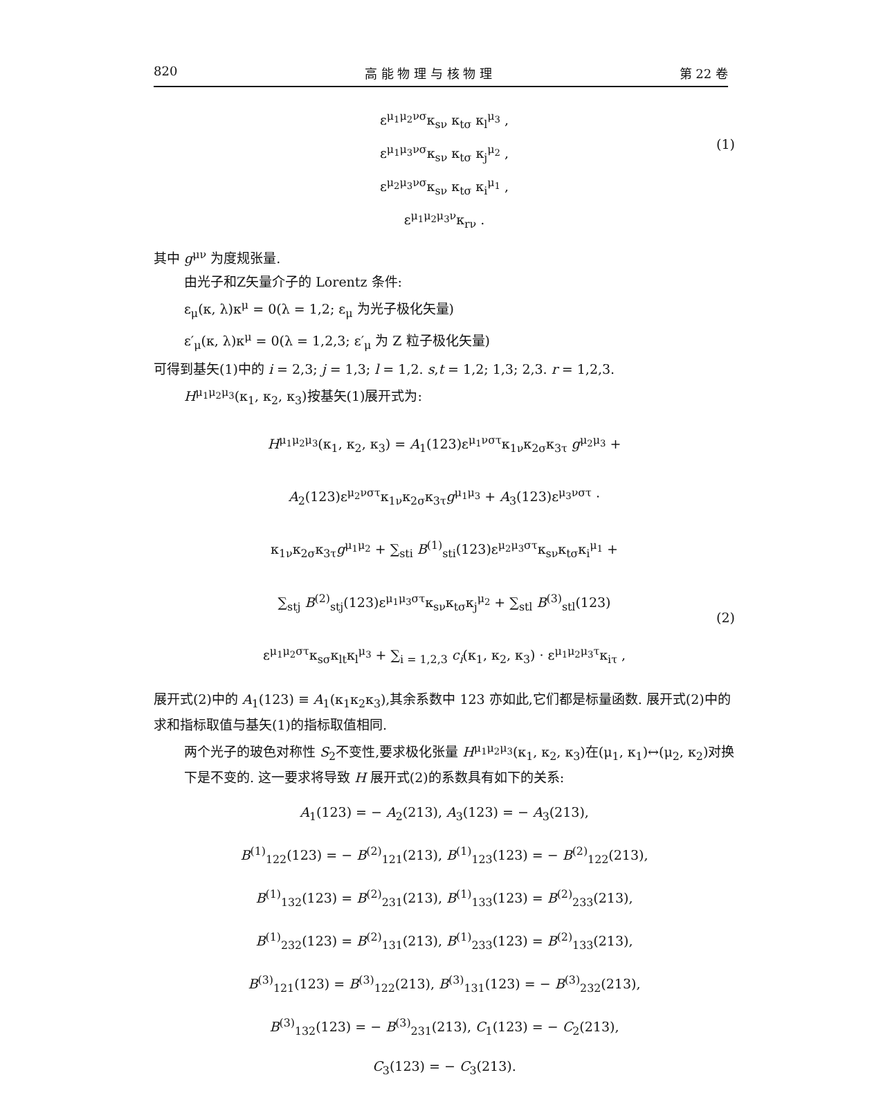820 高 能 物 理 与 核 物 理 第 22 卷
ε<sup>μ<sub>1</sub>μ<sub>2</sub>νσ</sup>κ<sub>sν</sub> κ<sub>tσ</sub> κ<sub>l</sub><sup>μ<sub>3</sub></sup> ,
ε<sup>μ<sub>1</sub>μ<sub>3</sub>νσ</sup>κ<sub>sν</sub> κ<sub>tσ</sub> κ<sub>j</sub><sup>μ<sub>2</sub></sup> ,
ε<sup>μ<sub>2</sub>μ<sub>3</sub>νσ</sup>κ<sub>sν</sub> κ<sub>tσ</sub> κ<sub>i</sub><sup>μ<sub>1</sub></sup> ,
ε<sup>μ<sub>1</sub>μ<sub>2</sub>μ<sub>3</sub>ν</sup>κ<sub>rν</sub> .
(1)
其中 g<sup>μν</sup> 为度规张量.
由光子和Z矢量介子的 Lorentz 条件:
ε<sub>μ</sub>(κ, λ)κ<sup>μ</sup> = 0(λ = 1,2; ε<sub>μ</sub> 为光子极化矢量)
ε′<sub>μ</sub>(κ, λ)κ<sup>μ</sup> = 0(λ = 1,2,3; ε′<sub>μ</sub> 为 Z 粒子极化矢量)
可得到基矢(1)中的 i = 2,3; j = 1,3; l = 1,2. s,t = 1,2; 1,3; 2,3. r = 1,2,3.
H<sup>μ<sub>1</sub>μ<sub>2</sub>μ<sub>3</sub></sup>(κ<sub>1</sub>, κ<sub>2</sub>, κ<sub>3</sub>)按基矢(1)展开式为:
H<sup>μ<sub>1</sub>μ<sub>2</sub>μ<sub>3</sub></sup>(κ<sub>1</sub>, κ<sub>2</sub>, κ<sub>3</sub>) = A<sub>1</sub>(123)ε<sup>μ<sub>1</sub>νστ</sup>κ<sub>1ν</sub>κ<sub>2σ</sub>κ<sub>3τ</sub> g<sup>μ<sub>2</sub>μ<sub>3</sub></sup> +
A<sub>2</sub>(123)ε<sup>μ<sub>2</sub>νστ</sup>κ<sub>1ν</sub>κ<sub>2σ</sub>κ<sub>3τ</sub>g<sup>μ<sub>1</sub>μ<sub>3</sub></sup> + A<sub>3</sub>(123)ε<sup>μ<sub>3</sub>νστ</sup> ·
κ<sub>1ν</sub>κ<sub>2σ</sub>κ<sub>3τ</sub>g<sup>μ<sub>1</sub>μ<sub>2</sub></sup> + ∑<sub>sti</sub> B<sup>(1)</sup><sub>sti</sub>(123)ε<sup>μ<sub>2</sub>μ<sub>3</sub>στ</sup>κ<sub>sν</sub>κ<sub>tσ</sub>κ<sub>i</sub><sup>μ<sub>1</sub></sup> +
∑<sub>stj</sub> B<sup>(2)</sup><sub>stj</sub>(123)ε<sup>μ<sub>1</sub>μ<sub>3</sub>στ</sup>κ<sub>sν</sub>κ<sub>tσ</sub>κ<sub>j</sub><sup>μ<sub>2</sub></sup> + ∑<sub>stl</sub> B<sup>(3)</sup><sub>stl</sub>(123)
ε<sup>μ<sub>1</sub>μ<sub>2</sub>στ</sup>κ<sub>sσ</sub>κ<sub>lt</sub>κ<sub>l</sub><sup>μ<sub>3</sub></sup> + ∑<sub>i = 1,2,3</sub> c<sub>i</sub>(κ<sub>1</sub>, κ<sub>2</sub>, κ<sub>3</sub>) · ε<sup>μ<sub>1</sub>μ<sub>2</sub>μ<sub>3</sub>τ</sup>κ<sub>iτ</sub> ,
(2)
展开式(2)中的 A<sub>1</sub>(123) ≡ A<sub>1</sub>(κ<sub>1</sub>κ<sub>2</sub>κ<sub>3</sub>),其余系数中 123 亦如此,它们都是标量函数. 展开式(2)中的求和指标取值与基矢(1)的指标取值相同.
两个光子的玻色对称性 S<sub>2</sub>不变性,要求极化张量 H<sup>μ<sub>1</sub>μ<sub>2</sub>μ<sub>3</sub></sup>(κ<sub>1</sub>, κ<sub>2</sub>, κ<sub>3</sub>)在(μ<sub>1</sub>, κ<sub>1</sub>)↔(μ<sub>2</sub>, κ<sub>2</sub>)对换下是不变的. 这一要求将导致 H 展开式(2)的系数具有如下的关系:
A<sub>1</sub>(123) = − A<sub>2</sub>(213), A<sub>3</sub>(123) = − A<sub>3</sub>(213),
B<sup>(1)</sup><sub>122</sub>(123) = − B<sup>(2)</sup><sub>121</sub>(213), B<sup>(1)</sup><sub>123</sub>(123) = − B<sup>(2)</sup><sub>122</sub>(213),
B<sup>(1)</sup><sub>132</sub>(123) = B<sup>(2)</sup><sub>231</sub>(213), B<sup>(1)</sup><sub>133</sub>(123) = B<sup>(2)</sup><sub>233</sub>(213),
B<sup>(1)</sup><sub>232</sub>(123) = B<sup>(2)</sup><sub>131</sub>(213), B<sup>(1)</sup><sub>233</sub>(123) = B<sup>(2)</sup><sub>133</sub>(213),
B<sup>(3)</sup><sub>121</sub>(123) = B<sup>(3)</sup><sub>122</sub>(213), B<sup>(3)</sup><sub>131</sub>(123) = − B<sup>(3)</sup><sub>232</sub>(213),
B<sup>(3)</sup><sub>132</sub>(123) = − B<sup>(3)</sup><sub>231</sub>(213), C<sub>1</sub>(123) = − C<sub>2</sub>(213),
C<sub>3</sub>(123) = − C<sub>3</sub>(213).